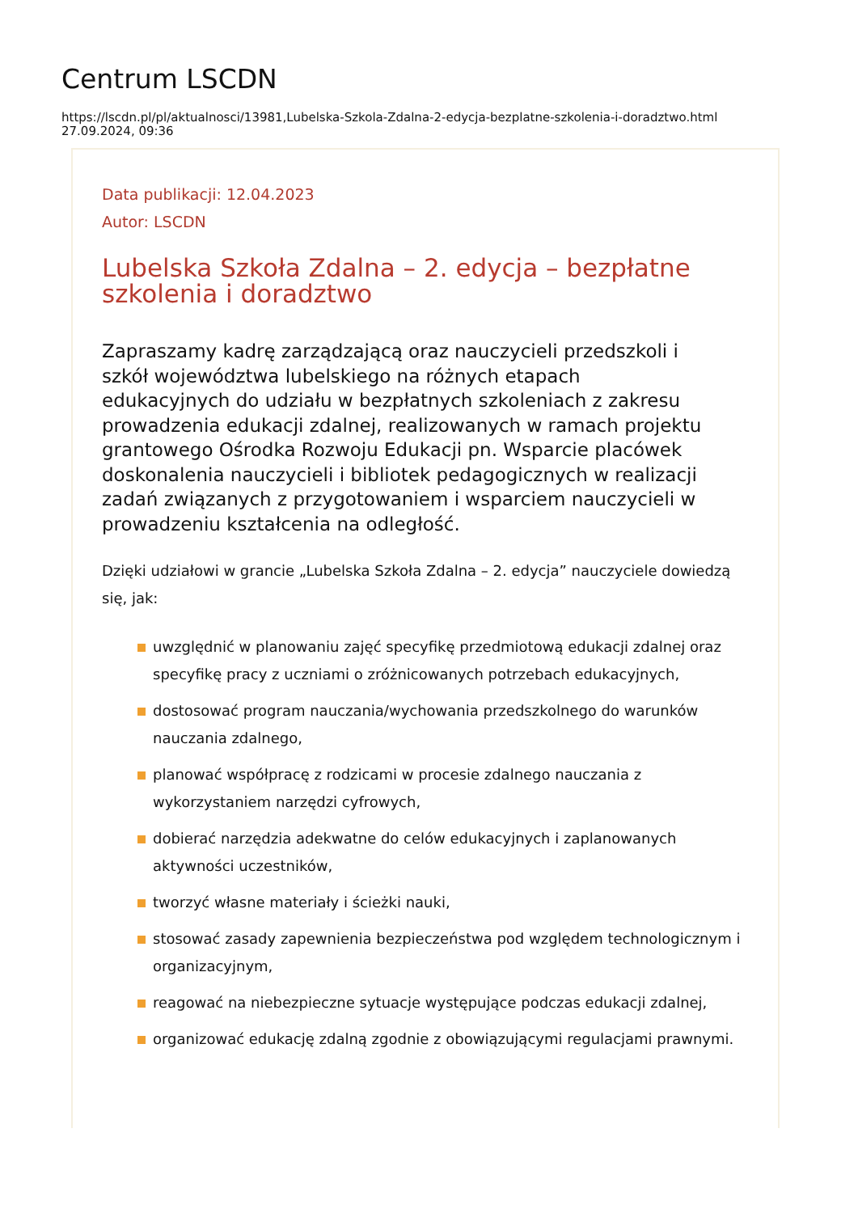Centrum LSCDN
https://lscdn.pl/pl/aktualnosci/13981,Lubelska-Szkola-Zdalna-2-edycja-bezplatne-szkolenia-i-doradztwo.html
27.09.2024, 09:36
Data publikacji: 12.04.2023
Autor: LSCDN
Lubelska Szkoła Zdalna – 2. edycja – bezpłatne szkolenia i doradztwo
Zapraszamy kadrę zarządzającą oraz nauczycieli przedszkoli i szkół województwa lubelskiego na różnych etapach edukacyjnych do udziału w bezpłatnych szkoleniach z zakresu prowadzenia edukacji zdalnej, realizowanych w ramach projektu grantowego Ośrodka Rozwoju Edukacji pn. Wsparcie placówek doskonalenia nauczycieli i bibliotek pedagogicznych w realizacji zadań związanych z przygotowaniem i wsparciem nauczycieli w prowadzeniu kształcenia na odległość.
Dzięki udziałowi w grancie „Lubelska Szkoła Zdalna – 2. edycja” nauczyciele dowiedzą się, jak:
uwzględnić w planowaniu zajęć specyfikę przedmiotową edukacji zdalnej oraz specyfikę pracy z uczniami o zróżnicowanych potrzebach edukacyjnych,
dostosować program nauczania/wychowania przedszkolnego do warunków nauczania zdalnego,
planować współpracę z rodzicami w procesie zdalnego nauczania z wykorzystaniem narzędzi cyfrowych,
dobierać narzędzia adekwatne do celów edukacyjnych i zaplanowanych aktywności uczestników,
tworzyć własne materiały i ścieżki nauki,
stosować zasady zapewnienia bezpieczeństwa pod względem technologicznym i organizacyjnym,
reagować na niebezpieczne sytuacje występujące podczas edukacji zdalnej,
organizować edukację zdalną zgodnie z obowiązującymi regulacjami prawnymi.